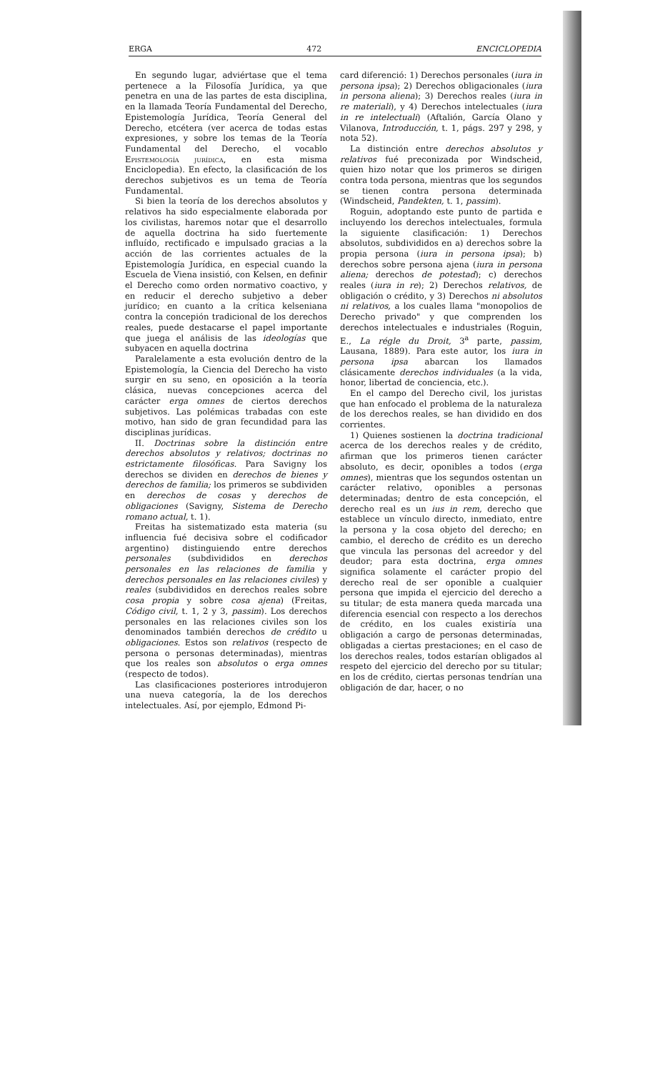ERGA 472 ENCICLOPEDIA
En segundo lugar, adviértase que el tema pertenece a la Filosofía Jurídica, ya que penetra en una de las partes de esta disciplina, en la llamada Teoría Fundamental del Derecho, Epistemología Jurídica, Teoría General del Derecho, etcétera (ver acerca de todas estas expresiones, y sobre los temas de la Teoría Fundamental del Derecho, el vocablo Epistemología jurídica, en esta misma Enciclopedia). En efecto, la clasificación de los derechos subjetivos es un tema de Teoría Fundamental.
Si bien la teoría de los derechos absolutos y relativos ha sido especialmente elaborada por los civilistas, haremos notar que el desarrollo de aquella doctrina ha sido fuertemente influído, rectificado e impulsado gracias a la acción de las corrientes actuales de la Epistemología Jurídica, en especial cuando la Escuela de Viena insistió, con Kelsen, en definir el Derecho como orden normativo coactivo, y en reducir el derecho subjetivo a deber jurídico; en cuanto a la crítica kelseniana contra la concepión tradicional de los derechos reales, puede destacarse el papel importante que juega el análisis de las ideologías que subyacen en aquella doctrina
Paralelamente a esta evolución dentro de la Epistemología, la Ciencia del Derecho ha visto surgir en su seno, en oposición a la teoría clásica, nuevas concepciones acerca del carácter erga omnes de ciertos derechos subjetivos. Las polémicas trabadas con este motivo, han sido de gran fecundidad para las disciplinas jurídicas.
II. Doctrinas sobre la distinción entre derechos absolutos y relativos; doctrinas no estrictamente filosóficas. Para Savigny los derechos se dividen en derechos de bienes y derechos de familia; los primeros se subdividen en derechos de cosas y derechos de obligaciones (Savigny, Sistema de Derecho romano actual, t. 1).
Freitas ha sistematizado esta materia (su influencia fué decisiva sobre el codificador argentino) distinguiendo entre derechos personales (subdivididos en derechos personales en las relaciones de familia y derechos personales en las relaciones civiles) y reales (subdivididos en derechos reales sobre cosa propia y sobre cosa ajena) (Freitas, Código civil, t. 1, 2 y 3, passim). Los derechos personales en las relaciones civiles son los denominados también derechos de crédito u obligaciones. Estos son relativos (respecto de persona o personas determinadas), mientras que los reales son absolutos o erga omnes (respecto de todos).
Las clasificaciones posteriores introdujeron una nueva categoría, la de los derechos intelectuales. Así, por ejemplo, Edmond Pi-
card diferenció: 1) Derechos personales (iura in persona ipsa); 2) Derechos obligacionales (iura in persona aliena); 3) Derechos reales (iura in re materiali), y 4) Derechos intelectuales (iura in re intelectuali) (Aftalión, García Olano y Vilanova, Introducción, t. 1, págs. 297 y 298, y nota 52).
La distinción entre derechos absolutos y relativos fué preconizada por Windscheid, quien hizo notar que los primeros se dirigen contra toda persona, mientras que los segundos se tienen contra persona determinada (Windscheid, Pandekten, t. 1, passim).
Roguin, adoptando este punto de partida e incluyendo los derechos intelectuales, formula la siguiente clasificación: 1) Derechos absolutos, subdivididos en a) derechos sobre la propia persona (iura in persona ipsa); b) derechos sobre persona ajena (iura in persona aliena; derechos de potestad); c) derechos reales (iura in re); 2) Derechos relativos, de obligación o crédito, y 3) Derechos ni absolutos ni relativos, a los cuales llama "monopolios de Derecho privado" y que comprenden los derechos intelectuales e industriales (Roguin, E., La régle du Droit, 3<sup>a</sup> parte, passim, Lausana, 1889). Para este autor, los iura in persona ipsa abarcan los llamados clásicamente derechos individuales (a la vida, honor, libertad de conciencia, etc.).
En el campo del Derecho civil, los juristas que han enfocado el problema de la naturaleza de los derechos reales, se han dividido en dos corrientes.
1) Quienes sostienen la doctrina tradicional acerca de los derechos reales y de crédito, afirman que los primeros tienen carácter absoluto, es decir, oponibles a todos (erga omnes), mientras que los segundos ostentan un carácter relativo, oponibles a personas determinadas; dentro de esta concepción, el derecho real es un ius in rem, derecho que establece un vínculo directo, inmediato, entre la persona y la cosa objeto del derecho; en cambio, el derecho de crédito es un derecho que vincula las personas del acreedor y del deudor; para esta doctrina, erga omnes significa solamente el carácter propio del derecho real de ser oponible a cualquier persona que impida el ejercicio del derecho a su titular; de esta manera queda marcada una diferencia esencial con respecto a los derechos de crédito, en los cuales existiría una obligación a cargo de personas determinadas, obligadas a ciertas prestaciones; en el caso de los derechos reales, todos estarían obligados al respeto del ejercicio del derecho por su titular; en los de crédito, ciertas personas tendrían una obligación de dar, hacer, o no